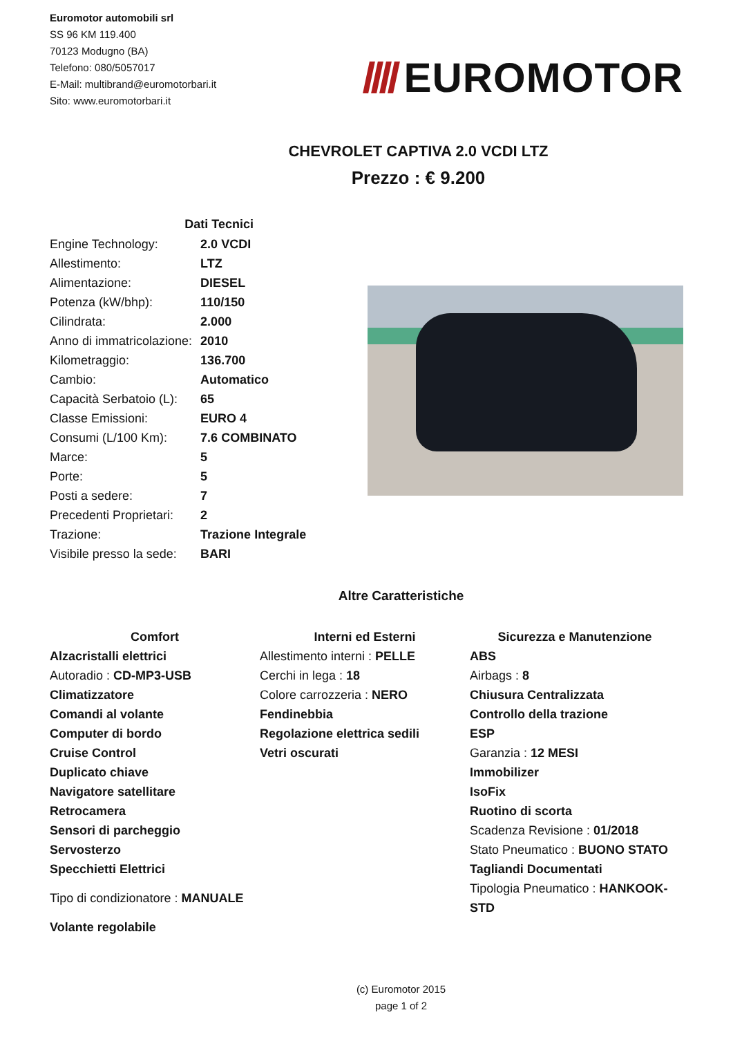Euromotor automobili srl
SS 96 KM 119.400
70123 Modugno (BA)
Telefono: 080/5057017
E-Mail: multibrand@euromotorbari.it
Sito: www.euromotorbari.it
EUROMOTOR
CHEVROLET CAPTIVA 2.0 VCDI LTZ
Prezzo : € 9.200
| Dati Tecnici | |
| --- | --- |
| Engine Technology: | 2.0 VCDI |
| Allestimento: | LTZ |
| Alimentazione: | DIESEL |
| Potenza (kW/bhp): | 110/150 |
| Cilindrata: | 2.000 |
| Anno di immatricolazione: | 2010 |
| Kilometraggio: | 136.700 |
| Cambio: | Automatico |
| Capacità Serbatoio (L): | 65 |
| Classe Emissioni: | EURO 4 |
| Consumi (L/100 Km): | 7.6 COMBINATO |
| Marce: | 5 |
| Porte: | 5 |
| Posti a sedere: | 7 |
| Precedenti Proprietari: | 2 |
| Trazione: | Trazione Integrale |
| Visibile presso la sede: | BARI |
Altre Caratteristiche
Comfort
Alzacristalli elettrici
Autoradio : CD-MP3-USB
Climatizzatore
Comandi al volante
Computer di bordo
Cruise Control
Duplicato chiave
Navigatore satellitare
Retrocamera
Sensori di parcheggio
Servosterzo
Specchietti Elettrici
Tipo di condizionatore : MANUALE
Volante regolabile
Interni ed Esterni
Allestimento interni : PELLE
Cerchi in lega : 18
Colore carrozzeria : NERO
Fendinebbia
Regolazione elettrica sedili
Vetri oscurati
Sicurezza e Manutenzione
ABS
Airbags : 8
Chiusura Centralizzata
Controllo della trazione
ESP
Garanzia : 12 MESI
Immobilizer
IsoFix
Ruotino di scorta
Scadenza Revisione : 01/2018
Stato Pneumatico : BUONO STATO
Tagliandi Documentati
Tipologia Pneumatico : HANKOOK-STD
(c) Euromotor 2015
page 1 of 2